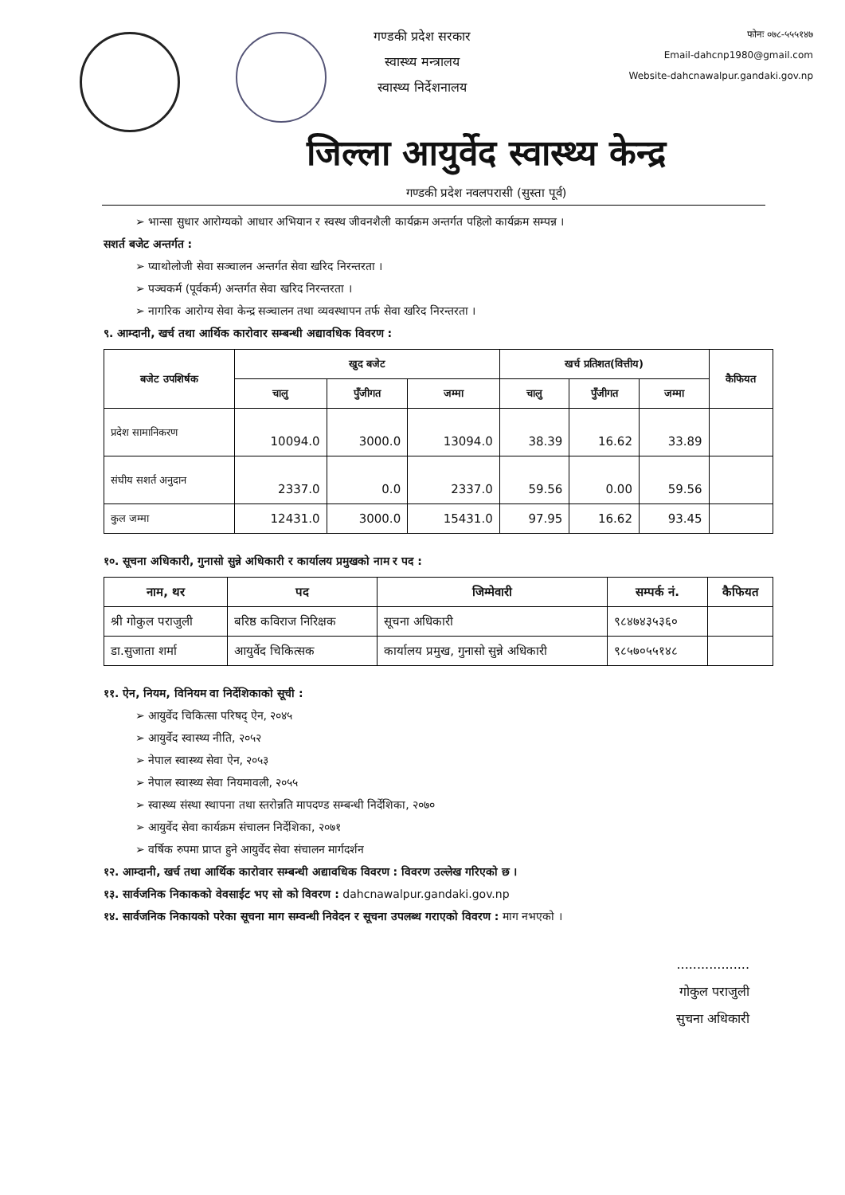गण्डकी प्रदेश सरकार
स्वास्थ्य मन्त्रालय
स्वास्थ्य निर्देशनालय
फोनः ०७८-५५५१४७
Email-dahcnp1980@gmail.com
Website-dahcnawalpur.gandaki.gov.np
जिल्ला आयुर्वेद स्वास्थ्य केन्द्र
गण्डकी प्रदेश नवलपरासी (सुस्ता पूर्व)
➢ भान्सा सुधार आरोग्यको आधार अभियान र स्वस्थ जीवनशैली कार्यक्रम अन्तर्गत पहिलो कार्यक्रम सम्पन्न ।
सशर्त बजेट अन्तर्गत :
➢ प्याथोलोजी सेवा सञ्चालन अन्तर्गत सेवा खरिद निरन्तरता ।
➢ पञ्चकर्म (पूर्वकर्म) अन्तर्गत सेवा खरिद निरन्तरता ।
➢ नागरिक आरोग्य सेवा केन्द्र सञ्चालन तथा व्यवस्थापन तर्फ सेवा खरिद निरन्तरता ।
९. आम्दानी, खर्च तथा आर्थिक कारोवार सम्बन्धी अद्यावधिक विवरण :
| बजेट उपशिर्षक | खुद बजेट | | | खर्च प्रतिशत(वित्तीय) | | | कैफियत |
| --- | --- | --- | --- | --- | --- | --- | --- |
| | चालु | पुँजीगत | जम्मा | चालु | पुँजीगत | जम्मा | |
| प्रदेश सामानिकरण | 10094.0 | 3000.0 | 13094.0 | 38.39 | 16.62 | 33.89 | |
| संघीय सशर्त अनुदान | 2337.0 | 0.0 | 2337.0 | 59.56 | 0.00 | 59.56 | |
| कुल जम्मा | 12431.0 | 3000.0 | 15431.0 | 97.95 | 16.62 | 93.45 | |
१०. सूचना अधिकारी, गुनासो सुन्ने अधिकारी र कार्यालय प्रमुखको नाम र पद :
| नाम, थर | पद | जिम्मेवारी | सम्पर्क नं. | कैफियत |
| --- | --- | --- | --- | --- |
| श्री गोकुल पराजुली | बरिष्ठ कविराज निरिक्षक | सूचना अधिकारी | ९८४७४३५३६० | |
| डा.सुजाता शर्मा | आयुर्वेद चिकित्सक | कार्यालय प्रमुख, गुनासो सुन्ने अधिकारी | ९८५७०५५१४८ | |
११. ऐन, नियम, विनियम वा निर्देशिकाको सूची :
➢ आयुर्वेद चिकित्सा परिषद् ऐन, २०४५
➢ आयुर्वेद स्वास्थ्य नीति, २०५२
➢ नेपाल स्वास्थ्य सेवा ऐन, २०५३
➢ नेपाल स्वास्थ्य सेवा नियमावली, २०५५
➢ स्वास्थ्य संस्था स्थापना तथा स्तरोन्नति मापदण्ड सम्बन्धी निर्देशिका, २०७०
➢ आयुर्वेद सेवा कार्यक्रम संचालन निर्देशिका, २०७१
➢ वर्षिक रुपमा प्राप्त हुने आयुर्वेद सेवा संचालन मार्गदर्शन
१२. आम्दानी, खर्च तथा आर्थिक कारोवार सम्बन्धी अद्यावधिक विवरण : विवरण उल्लेख गरिएको छ ।
१३. सार्वजनिक निकाकको वेवसाईट भए सो को विवरण : dahcnawalpur.gandaki.gov.np
१४. सार्वजनिक निकायको परेका सूचना माग सम्वन्धी निवेदन र सूचना उपलब्ध गराएको विवरण : माग नभएको ।
..................
गोकुल पराजुली
सुचना अधिकारी